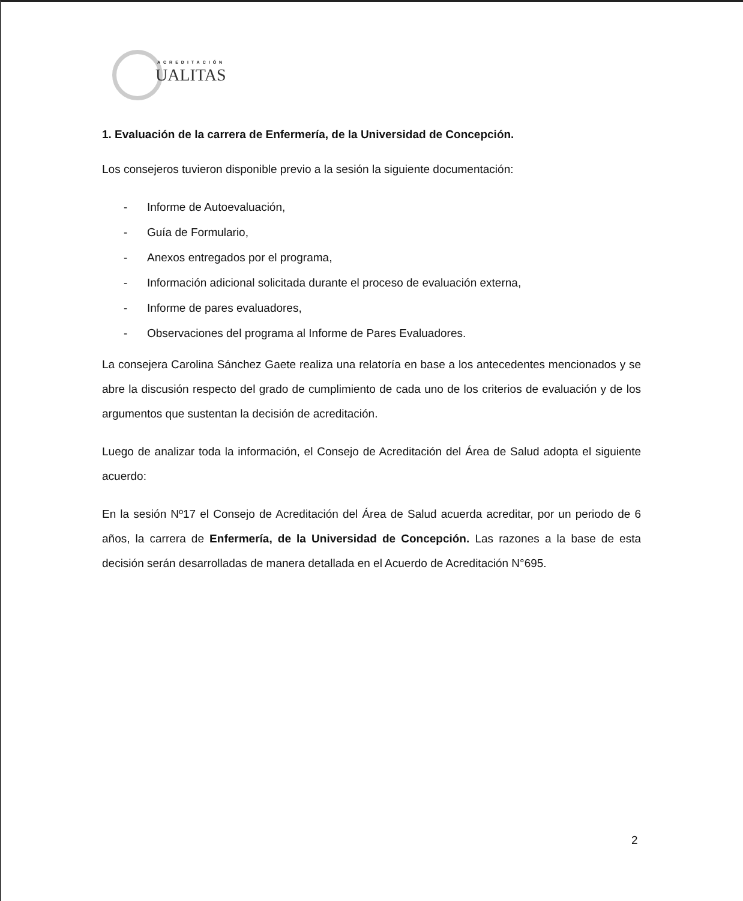ACREDITACIÓN
UALITAS
1. Evaluación de la carrera de Enfermería, de la Universidad de Concepción.
Los consejeros tuvieron disponible previo a la sesión la siguiente documentación:
- Informe de Autoevaluación,
- Guía de Formulario,
- Anexos entregados por el programa,
- Información adicional solicitada durante el proceso de evaluación externa,
- Informe de pares evaluadores,
- Observaciones del programa al Informe de Pares Evaluadores.
La consejera Carolina Sánchez Gaete realiza una relatoría en base a los antecedentes mencionados y se abre la discusión respecto del grado de cumplimiento de cada uno de los criterios de evaluación y de los argumentos que sustentan la decisión de acreditación.
Luego de analizar toda la información, el Consejo de Acreditación del Área de Salud adopta el siguiente acuerdo:
En la sesión Nº17 el Consejo de Acreditación del Área de Salud acuerda acreditar, por un periodo de 6 años, la carrera de Enfermería, de la Universidad de Concepción. Las razones a la base de esta decisión serán desarrolladas de manera detallada en el Acuerdo de Acreditación N°695.
2